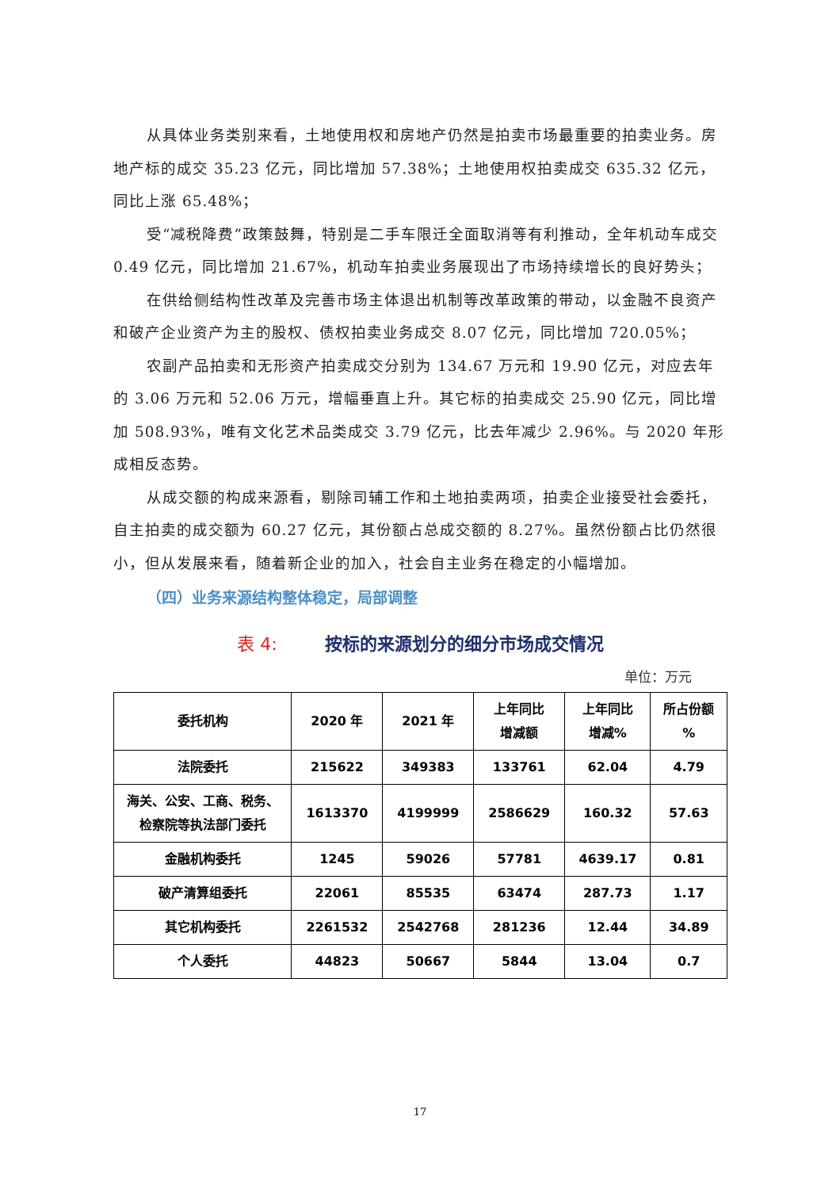从具体业务类别来看，土地使用权和房地产仍然是拍卖市场最重要的拍卖业务。房地产标的成交 35.23 亿元，同比增加 57.38%；土地使用权拍卖成交 635.32 亿元，同比上涨 65.48%；
受“减税降费”政策鼓舞，特别是二手车限迁全面取消等有利推动，全年机动车成交 0.49 亿元，同比增加 21.67%，机动车拍卖业务展现出了市场持续增长的良好势头；
在供给侧结构性改革及完善市场主体退出机制等改革政策的带动，以金融不良资产和破产企业资产为主的股权、债权拍卖业务成交 8.07 亿元，同比增加 720.05%；
农副产品拍卖和无形资产拍卖成交分别为 134.67 万元和 19.90 亿元，对应去年的 3.06 万元和 52.06 万元，增幅垂直上升。其它标的拍卖成交 25.90 亿元，同比增加 508.93%，唯有文化艺术品类成交 3.79 亿元，比去年减少 2.96%。与 2020 年形成相反态势。
从成交额的构成来源看，剔除司辅工作和土地拍卖两项，拍卖企业接受社会委托， 自主拍卖的成交额为 60.27 亿元，其份额占总成交额的 8.27%。虽然份额占比仍然很小，但从发展来看，随着新企业的加入，社会自主业务在稳定的小幅增加。
（四）业务来源结构整体稳定，局部调整
表 4: 按标的来源划分的细分市场成交情况
单位：万元
| 委托机构 | 2020 年 | 2021 年 | 上年同比 增减额 | 上年同比 增减% | 所占份额 % |
| --- | --- | --- | --- | --- | --- |
| 法院委托 | 215622 | 349383 | 133761 | 62.04 | 4.79 |
| 海关、公安、工商、税务、 检察院等执法部门委托 | 1613370 | 4199999 | 2586629 | 160.32 | 57.63 |
| 金融机构委托 | 1245 | 59026 | 57781 | 4639.17 | 0.81 |
| 破产清算组委托 | 22061 | 85535 | 63474 | 287.73 | 1.17 |
| 其它机构委托 | 2261532 | 2542768 | 281236 | 12.44 | 34.89 |
| 个人委托 | 44823 | 50667 | 5844 | 13.04 | 0.7 |
17